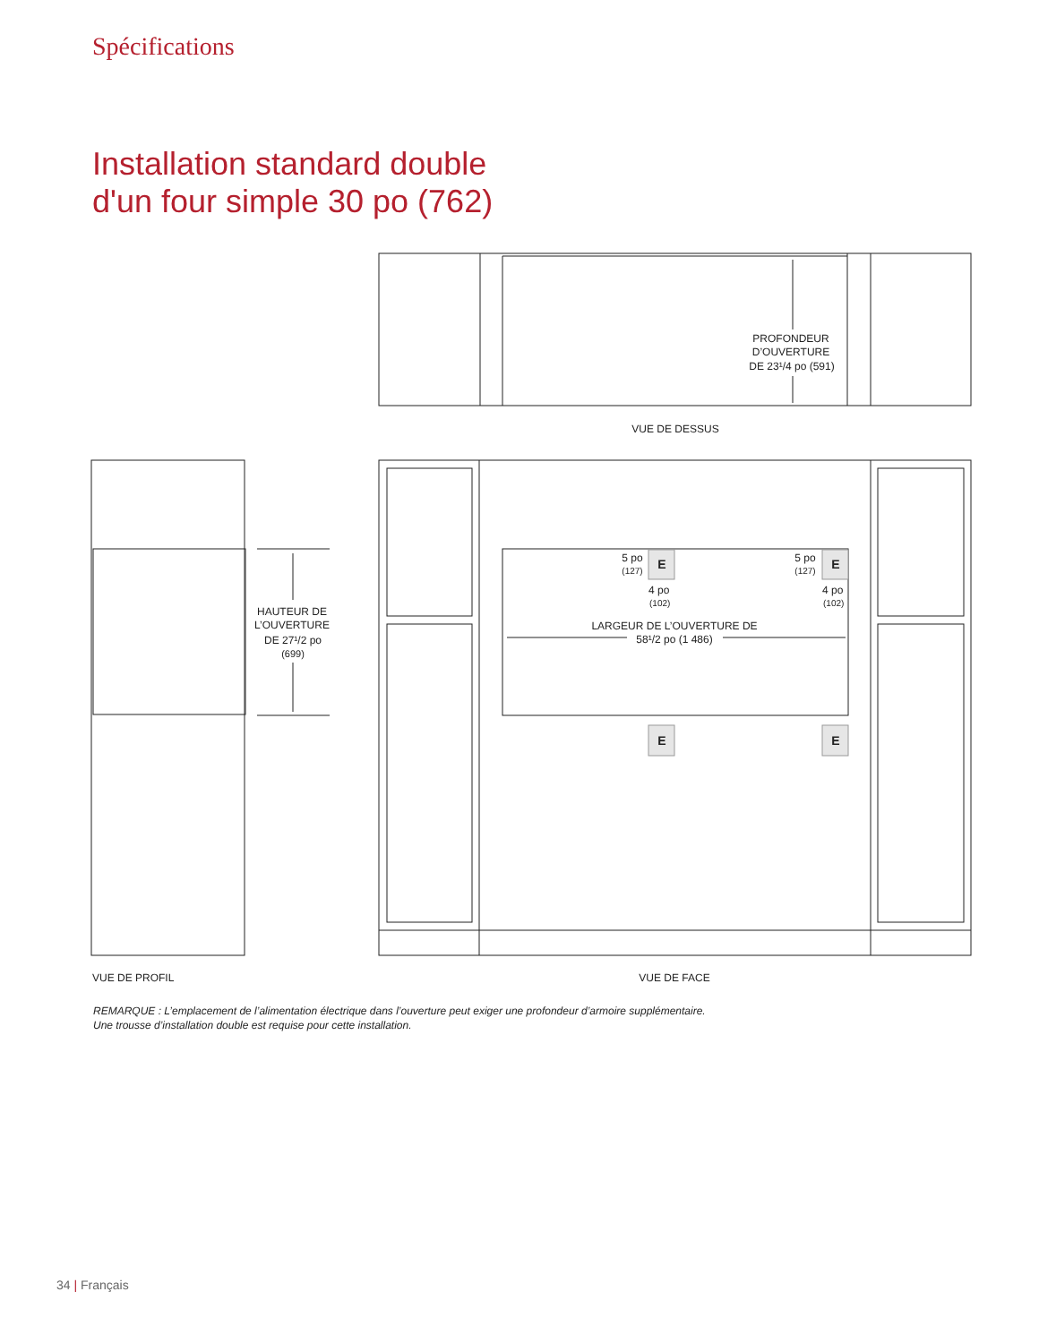Spécifications
Installation standard double
d'un four simple 30 po (762)
PROFONDEUR
D’OUVERTURE
DE 23¹/4 po (591)
VUE DE DESSUS
VUE DE PROFIL
VUE DE FACE
HAUTEUR DE
L’OUVERTURE
DE 27¹/2 po
(699)
LARGEUR DE L’OUVERTURE DE
58¹/2 po (1 486)
5 po
(127)
5 po
(127)
4 po
(102)
4 po
(102)
E
E
E
E
REMARQUE : L’emplacement de l’alimentation électrique dans l’ouverture peut exiger une profondeur d’armoire supplémentaire.
Une trousse d’installation double est requise pour cette installation.
34 | Français